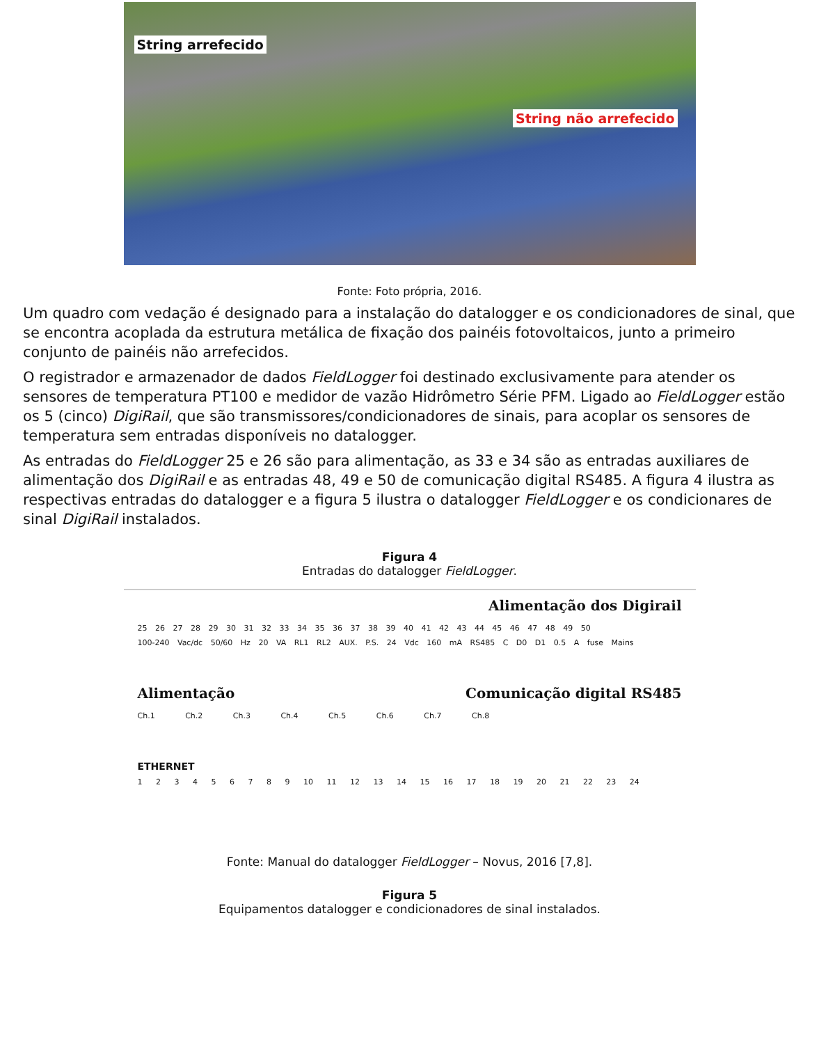String arrefecido
String não arrefecido
Fonte: Foto própria, 2016.
Um quadro com vedação é designado para a instalação do datalogger e os condicionadores de sinal, que se encontra acoplada da estrutura metálica de fixação dos painéis fotovoltaicos, junto a primeiro conjunto de painéis não arrefecidos.
O registrador e armazenador de dados FieldLogger foi destinado exclusivamente para atender os sensores de temperatura PT100 e medidor de vazão Hidrômetro Série PFM. Ligado ao FieldLogger estão os 5 (cinco) DigiRail, que são transmissores/condicionadores de sinais, para acoplar os sensores de temperatura sem entradas disponíveis no datalogger.
As entradas do FieldLogger 25 e 26 são para alimentação, as 33 e 34 são as entradas auxiliares de alimentação dos DigiRail e as entradas 48, 49 e 50 de comunicação digital RS485. A figura 4 ilustra as respectivas entradas do datalogger e a figura 5 ilustra o datalogger FieldLogger e os condicionares de sinal DigiRail instalados.
Figura 4
Entradas do datalogger FieldLogger.
Alimentação dos Digirail
25 26 27 28 29 30 31 32 33 34 35 36 37 38 39 40 41 42 43 44 45 46 47 48 49 50
100-240 Vac/dc 50/60 Hz 20 VA RL1 RL2 AUX. P.S. 24 Vdc 160 mA RS485 C D0 D1 0.5 A fuse Mains
Alimentação Comunicação digital RS485
Ch.1 Ch.2 Ch.3 Ch.4 Ch.5 Ch.6 Ch.7 Ch.8
ETHERNET
1 2 3 4 5 6 7 8 9 10 11 12 13 14 15 16 17 18 19 20 21 22 23 24
Fonte: Manual do datalogger FieldLogger – Novus, 2016 [7,8].
Figura 5
Equipamentos datalogger e condicionadores de sinal instalados.